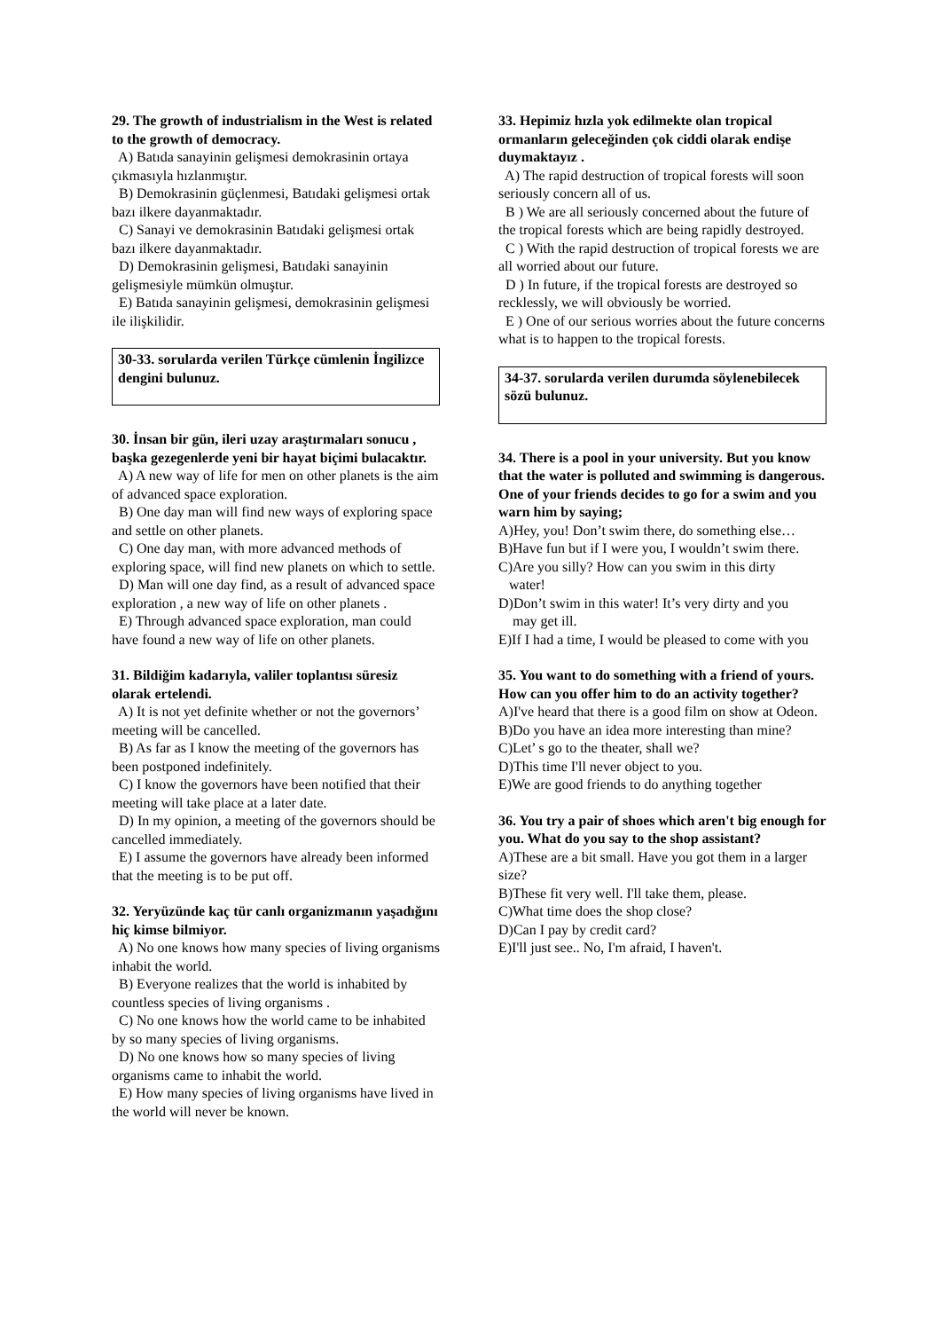29. The growth of industrialism in the West is related to the growth of democracy.
A) Batıda sanayinin gelişmesi demokrasinin ortaya çıkmasıyla hızlanmıştır.
B) Demokrasinin güçlenmesi, Batıdaki gelişmesi ortak bazı ilkere dayanmaktadır.
C) Sanayi ve demokrasinin Batıdaki gelişmesi ortak bazı ilkere dayanmaktadır.
D) Demokrasinin gelişmesi, Batıdaki sanayinin gelişmesiyle mümkün olmuştur.
E) Batıda sanayinin gelişmesi, demokrasinin gelişmesi ile ilişkilidir.
30-33. sorularda verilen Türkçe cümlenin İngilizce dengini bulunuz.
30. İnsan bir gün, ileri uzay araştırmaları sonucu , başka gezegenlerde yeni bir hayat biçimi bulacaktır.
A) A new way of life for men on other planets is the aim of advanced space exploration.
B) One day man will find new ways of exploring space and settle on other planets.
C) One day man, with more advanced methods of exploring space, will find new planets on which to settle.
D) Man will one day find, as a result of advanced space exploration , a new way of life on other planets .
E) Through advanced space exploration, man could have found a new way of life on other planets.
31. Bildiğim kadarıyla, valiler toplantısı süresiz olarak ertelendi.
A) It is not yet definite whether or not the governors’ meeting will be cancelled.
B) As far as I know the meeting of the governors has been postponed indefinitely.
C) I know the governors have been notified that their meeting will take place at a later date.
D) In my opinion, a meeting of the governors should be cancelled immediately.
E) I assume the governors have already been informed that the meeting is to be put off.
32. Yeryüzünde kaç tür canlı organizmanın yaşadığını hiç kimse bilmiyor.
A) No one knows how many species of living organisms inhabit the world.
B) Everyone realizes that the world is inhabited by countless species of living organisms .
C) No one knows how the world came to be inhabited by so many species of living organisms.
D) No one knows how so many species of living organisms came to inhabit the world.
E) How many species of living organisms have lived in the world will never be known.
33. Hepimiz hızla yok edilmekte olan tropical ormanların geleceğinden çok ciddi olarak endişe duymaktayız .
A) The rapid destruction of tropical forests will soon seriously concern all of us.
B ) We are all seriously concerned about the future of the tropical forests which are being rapidly destroyed.
C ) With the rapid destruction of tropical forests we are all worried about our future.
D ) In future, if the tropical forests are destroyed so recklessly, we will obviously be worried.
E ) One of our serious worries about the future concerns what is to happen to the tropical forests.
34-37. sorularda verilen durumda söylenebilecek sözü bulunuz.
34. There is a pool in your university. But you know that the water is polluted and swimming is dangerous. One of your friends decides to go for a swim and you warn him by saying;
A)Hey, you! Don’t swim there, do something else…
B)Have fun but if I were you, I wouldn’t swim there.
C)Are you silly? How can you swim in this dirty
water!
D)Don’t swim in this water! It’s very dirty and you
may get ill.
E)If I had a time, I would be pleased to come with you
35. You want to do something with a friend of yours. How can you offer him to do an activity together?
A)I've heard that there is a good film on show at Odeon.
B)Do you have an idea more interesting than mine?
C)Let’ s go to the theater, shall we?
D)This time I'll never object to you.
E)We are good friends to do anything together
36. You try a pair of shoes which aren't big enough for you. What do you say to the shop assistant?
A)These are a bit small. Have you got them in a larger size?
B)These fit very well. I'll take them, please.
C)What time does the shop close?
D)Can I pay by credit card?
E)I'll just see.. No, I'm afraid, I haven't.